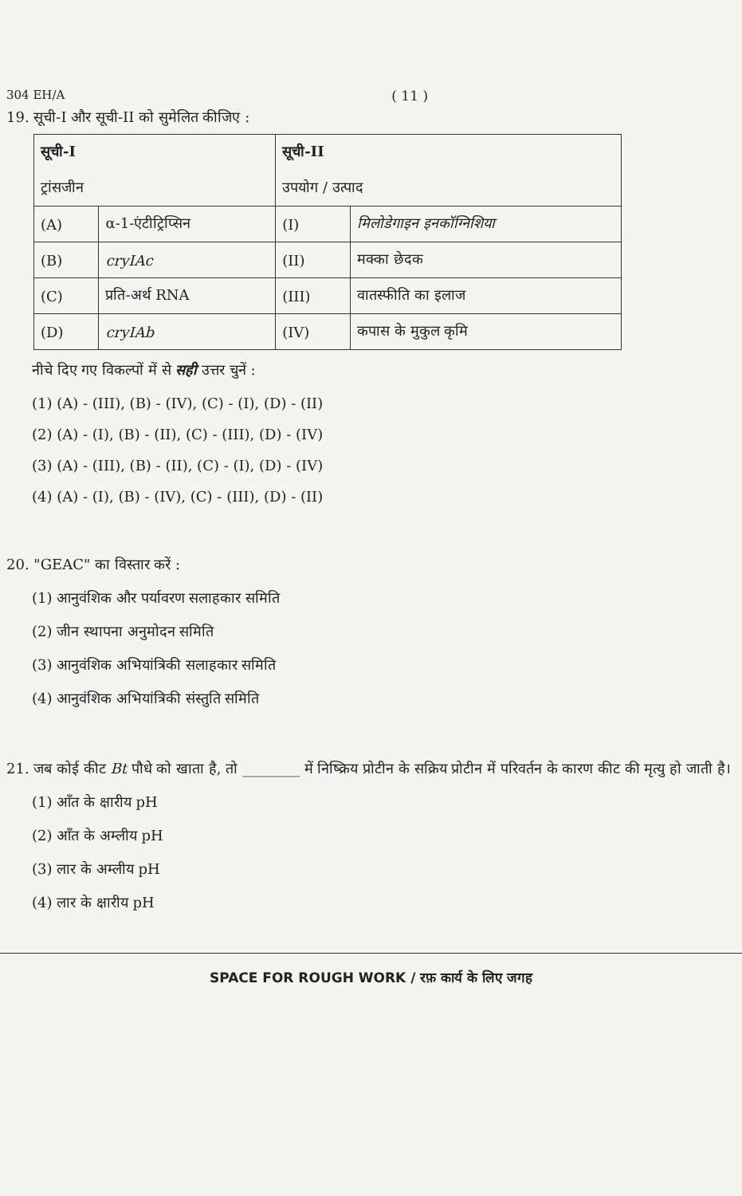304 EH/A ( 11 )
19. सूची-I और सूची-II को सुमेलित कीजिए :
| सूची-I ट्रांसजीन | | सूची-II उपयोग / उत्पाद | |
| (A) | α-1-एंटीट्रिप्सिन | (I) | मिलोडेगाइन इनकॉग्निशिया |
| (B) | cryIAc | (II) | मक्का छेदक |
| (C) | प्रति-अर्थ RNA | (III) | वातस्फीति का इलाज |
| (D) | cryIAb | (IV) | कपास के मुकुल कृमि |
नीचे दिए गए विकल्पों में से सही उत्तर चुनें :
(1) (A) - (III), (B) - (IV), (C) - (I), (D) - (II)
(2) (A) - (I), (B) - (II), (C) - (III), (D) - (IV)
(3) (A) - (III), (B) - (II), (C) - (I), (D) - (IV)
(4) (A) - (I), (B) - (IV), (C) - (III), (D) - (II)
20. "GEAC" का विस्तार करें :
(1) आनुवंशिक और पर्यावरण सलाहकार समिति
(2) जीन स्थापना अनुमोदन समिति
(3) आनुवंशिक अभियांत्रिकी सलाहकार समिति
(4) आनुवंशिक अभियांत्रिकी संस्तुति समिति
21. जब कोई कीट Bt पौधे को खाता है, तो ________ में निष्क्रिय प्रोटीन के सक्रिय प्रोटीन में परिवर्तन के कारण कीट की मृत्यु हो जाती है।
(1) आँत के क्षारीय pH
(2) आँत के अम्लीय pH
(3) लार के अम्लीय pH
(4) लार के क्षारीय pH
SPACE FOR ROUGH WORK / रफ़ कार्य के लिए जगह